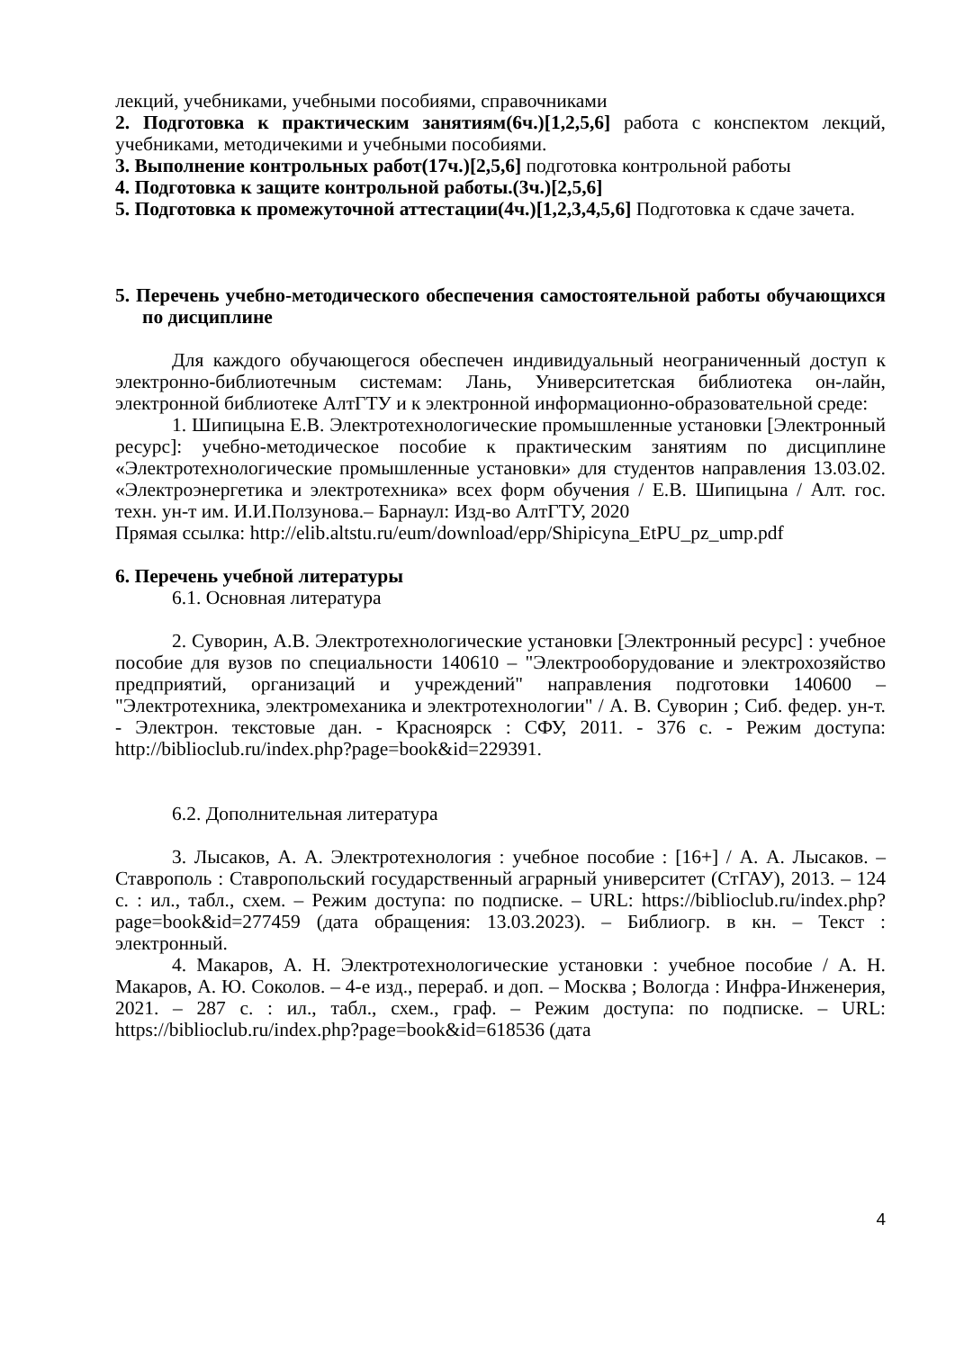лекций, учебниками, учебными пособиями, справочниками
2. Подготовка к практическим занятиям(6ч.)[1,2,5,6] работа с конспектом лекций, учебниками, методичекими и учебными пособиями.
3. Выполнение контрольных работ(17ч.)[2,5,6] подготовка контрольной работы
4. Подготовка к защите контрольной работы.(3ч.)[2,5,6]
5. Подготовка к промежуточной аттестации(4ч.)[1,2,3,4,5,6] Подготовка к сдаче зачета.
5. Перечень учебно-методического обеспечения самостоятельной работы обучающихся по дисциплине
Для каждого обучающегося обеспечен индивидуальный неограниченный доступ к электронно-библиотечным системам: Лань, Университетская библиотека он-лайн, электронной библиотеке АлтГТУ и к электронной информационно-образовательной среде:
1. Шипицына Е.В. Электротехнологические промышленные установки [Электронный ресурс]: учебно-методическое пособие к практическим занятиям по дисциплине «Электротехнологические промышленные установки» для студентов направления 13.03.02. «Электроэнергетика и электротехника» всех форм обучения / Е.В. Шипицына / Алт. гос. техн. ун-т им. И.И.Ползунова.– Барнаул: Изд-во АлтГТУ, 2020
Прямая ссылка: http://elib.altstu.ru/eum/download/epp/Shipicyna_EtPU_pz_ump.pdf
6. Перечень учебной литературы
6.1. Основная литература
2. Суворин, А.В. Электротехнологические установки [Электронный ресурс] : учебное пособие для вузов по специальности 140610 – "Электрооборудование и электрохозяйство предприятий, организаций и учреждений" направления подготовки 140600 – "Электротехника, электромеханика и электротехнологии" / А. В. Суворин ; Сиб. федер. ун-т. - Электрон. текстовые дан. - Красноярск : СФУ, 2011. - 376 с. - Режим доступа: http://biblioclub.ru/index.php?page=book&id=229391.
6.2. Дополнительная литература
3. Лысаков, А. А. Электротехнология : учебное пособие : [16+] / А. А. Лысаков. – Ставрополь : Ставропольский государственный аграрный университет (СтГАУ), 2013. – 124 с. : ил., табл., схем. – Режим доступа: по подписке. – URL: https://biblioclub.ru/index.php?page=book&id=277459 (дата обращения: 13.03.2023). – Библиогр. в кн. – Текст : электронный.
4. Макаров, А. Н. Электротехнологические установки : учебное пособие / А. Н. Макаров, А. Ю. Соколов. – 4-е изд., перераб. и доп. – Москва ; Вологда : Инфра-Инженерия, 2021. – 287 с. : ил., табл., схем., граф. – Режим доступа: по подписке. – URL: https://biblioclub.ru/index.php?page=book&id=618536 (дата
4